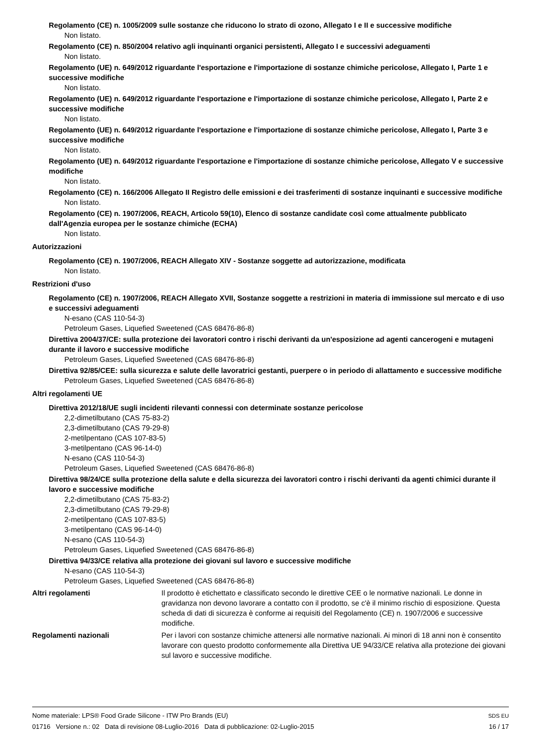Regolamento (CE) n. 1005/2009 sulle sostanze che riducono lo strato di ozono, Allegato I e II e successive modifiche
Non listato.
Regolamento (CE) n. 850/2004 relativo agli inquinanti organici persistenti, Allegato I e successivi adeguamenti
Non listato.
Regolamento (UE) n. 649/2012 riguardante l'esportazione e l'importazione di sostanze chimiche pericolose, Allegato I, Parte 1 e successive modifiche
Non listato.
Regolamento (UE) n. 649/2012 riguardante l'esportazione e l'importazione di sostanze chimiche pericolose, Allegato I, Parte 2 e successive modifiche
Non listato.
Regolamento (UE) n. 649/2012 riguardante l'esportazione e l'importazione di sostanze chimiche pericolose, Allegato I, Parte 3 e successive modifiche
Non listato.
Regolamento (UE) n. 649/2012 riguardante l'esportazione e l'importazione di sostanze chimiche pericolose, Allegato V e successive modifiche
Non listato.
Regolamento (CE) n. 166/2006 Allegato II Registro delle emissioni e dei trasferimenti di sostanze inquinanti e successive modifiche
Non listato.
Regolamento (CE) n. 1907/2006, REACH, Articolo 59(10), Elenco di sostanze candidate così come attualmente pubblicato dall'Agenzia europea per le sostanze chimiche (ECHA)
Non listato.
Autorizzazioni
Regolamento (CE) n. 1907/2006, REACH Allegato XIV - Sostanze soggette ad autorizzazione, modificata
Non listato.
Restrizioni d'uso
Regolamento (CE) n. 1907/2006, REACH Allegato XVII, Sostanze soggette a restrizioni in materia di immissione sul mercato e di uso e successivi adeguamenti
N-esano (CAS 110-54-3)
Petroleum Gases, Liquefied Sweetened (CAS 68476-86-8)
Direttiva 2004/37/CE: sulla protezione dei lavoratori contro i rischi derivanti da un'esposizione ad agenti cancerogeni e mutageni durante il lavoro e successive modifiche
Petroleum Gases, Liquefied Sweetened (CAS 68476-86-8)
Direttiva 92/85/CEE: sulla sicurezza e salute delle lavoratrici gestanti, puerpere o in periodo di allattamento e successive modifiche
Petroleum Gases, Liquefied Sweetened (CAS 68476-86-8)
Altri regolamenti UE
Direttiva 2012/18/UE sugli incidenti rilevanti connessi con determinate sostanze pericolose
2,2-dimetilbutano (CAS 75-83-2)
2,3-dimetilbutano (CAS 79-29-8)
2-metilpentano (CAS 107-83-5)
3-metilpentano (CAS 96-14-0)
N-esano (CAS 110-54-3)
Petroleum Gases, Liquefied Sweetened (CAS 68476-86-8)
Direttiva 98/24/CE sulla protezione della salute e della sicurezza dei lavoratori contro i rischi derivanti da agenti chimici durante il lavoro e successive modifiche
2,2-dimetilbutano (CAS 75-83-2)
2,3-dimetilbutano (CAS 79-29-8)
2-metilpentano (CAS 107-83-5)
3-metilpentano (CAS 96-14-0)
N-esano (CAS 110-54-3)
Petroleum Gases, Liquefied Sweetened (CAS 68476-86-8)
Direttiva 94/33/CE relativa alla protezione dei giovani sul lavoro e successive modifiche
N-esano (CAS 110-54-3)
Petroleum Gases, Liquefied Sweetened (CAS 68476-86-8)
Altri regolamenti Il prodotto è etichettato e classificato secondo le direttive CEE o le normative nazionali. Le donne in gravidanza non devono lavorare a contatto con il prodotto, se c'è il minimo rischio di esposizione. Questa scheda di dati di sicurezza è conforme ai requisiti del Regolamento (CE) n. 1907/2006 e successive modifiche.
Regolamenti nazionali Per i lavori con sostanze chimiche attenersi alle normative nazionali. Ai minori di 18 anni non è consentito lavorare con questo prodotto conformemente alla Direttiva UE 94/33/CE relativa alla protezione dei giovani sul lavoro e successive modifiche.
Nome materiale: LPS® Food Grade Silicone - ITW Pro Brands (EU) SDS EU
01716 Versione n.: 02 Data di revisione 08-Luglio-2016 Data di pubblicazione: 02-Luglio-2015 16 / 17